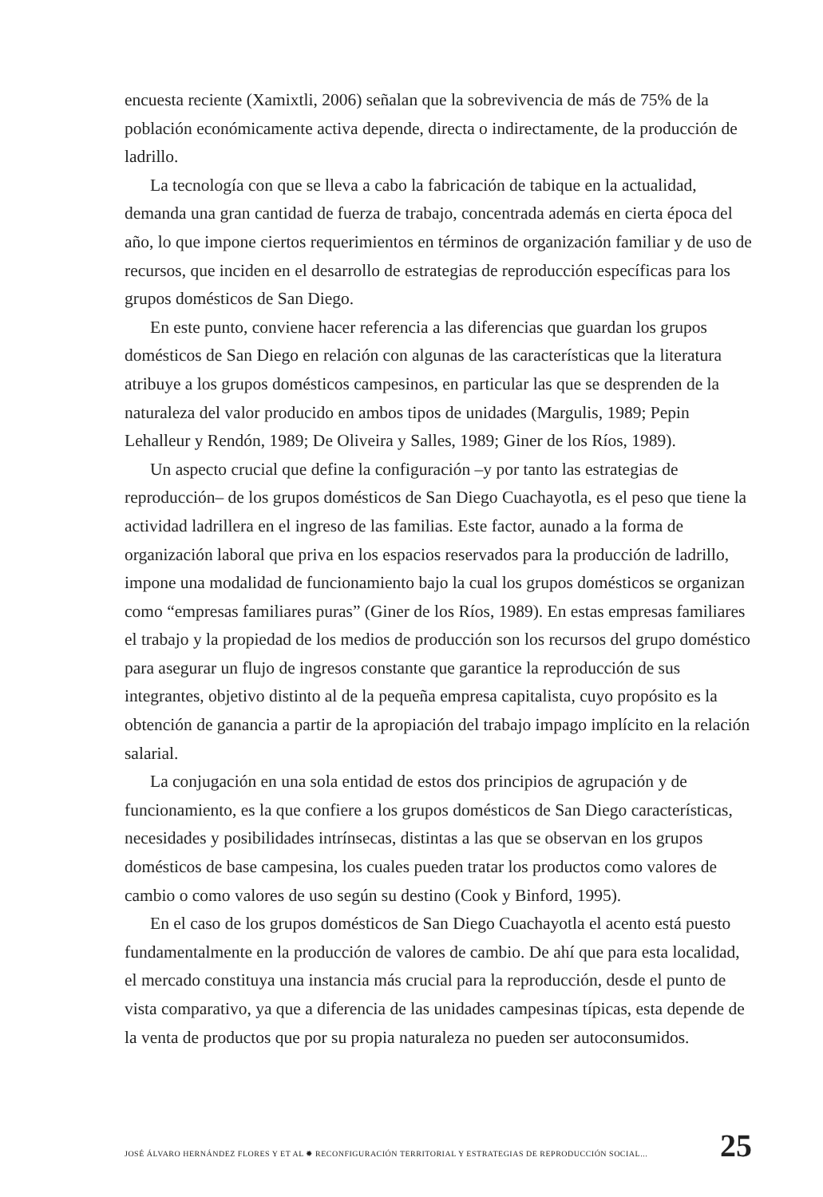encuesta reciente (Xamixtli, 2006) señalan que la sobrevivencia de más de 75% de la población económicamente activa depende, directa o indirectamente, de la producción de ladrillo.
La tecnología con que se lleva a cabo la fabricación de tabique en la actualidad, demanda una gran cantidad de fuerza de trabajo, concentrada además en cierta época del año, lo que impone ciertos requerimientos en términos de organización familiar y de uso de recursos, que inciden en el desarrollo de estrategias de reproducción específicas para los grupos domésticos de San Diego.
En este punto, conviene hacer referencia a las diferencias que guardan los grupos domésticos de San Diego en relación con algunas de las características que la literatura atribuye a los grupos domésticos campesinos, en particular las que se desprenden de la naturaleza del valor producido en ambos tipos de unidades (Margulis, 1989; Pepin Lehalleur y Rendón, 1989; De Oliveira y Salles, 1989; Giner de los Ríos, 1989).
Un aspecto crucial que define la configuración –y por tanto las estrategias de reproducción– de los grupos domésticos de San Diego Cuachayotla, es el peso que tiene la actividad ladrillera en el ingreso de las familias. Este factor, aunado a la forma de organización laboral que priva en los espacios reservados para la producción de ladrillo, impone una modalidad de funcionamiento bajo la cual los grupos domésticos se organizan como “empresas familiares puras” (Giner de los Ríos, 1989). En estas empresas familiares el trabajo y la propiedad de los medios de producción son los recursos del grupo doméstico para asegurar un flujo de ingresos constante que garantice la reproducción de sus integrantes, objetivo distinto al de la pequeña empresa capitalista, cuyo propósito es la obtención de ganancia a partir de la apropiación del trabajo impago implícito en la relación salarial.
La conjugación en una sola entidad de estos dos principios de agrupación y de funcionamiento, es la que confiere a los grupos domésticos de San Diego características, necesidades y posibilidades intrínsecas, distintas a las que se observan en los grupos domésticos de base campesina, los cuales pueden tratar los productos como valores de cambio o como valores de uso según su destino (Cook y Binford, 1995).
En el caso de los grupos domésticos de San Diego Cuachayotla el acento está puesto fundamentalmente en la producción de valores de cambio. De ahí que para esta localidad, el mercado constituya una instancia más crucial para la reproducción, desde el punto de vista comparativo, ya que a diferencia de las unidades campesinas típicas, esta depende de la venta de productos que por su propia naturaleza no pueden ser autoconsumidos.
JOSÉ ÁLVARO HERNÁNDEZ FLORES Y ET AL ✹ RECONFIGURACIÓN TERRITORIAL Y ESTRATEGIAS DE REPRODUCCIÓN SOCIAL... 25